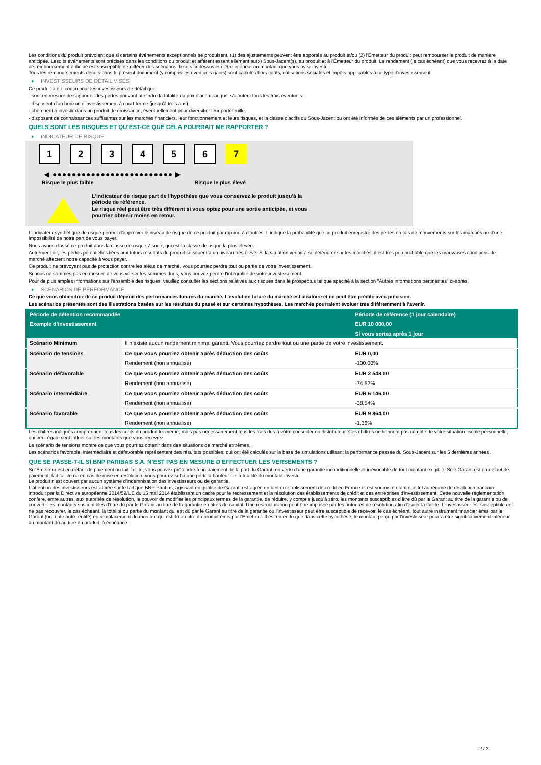Les conditions du produit prévoient que si certains événements exceptionnels se produisent, (1) des ajustements peuvent être apportés au produit et/ou (2) l'Émetteur du produit peut rembourser le produit de manière anticipée. Lesdits événements sont précisés dans les conditions du produit et afférent essentiellement au(x) Sous-Jacent(s), au produit et à l'Émetteur du produit. Le rendement (le cas échéant) que vous recevrez à la date de remboursement anticipé est susceptible de différer des scénarios décrits ci-dessus et d'être inférieur au montant que vous avez investi.
Tous les remboursements décrits dans le présent document (y compris les éventuels gains) sont calculés hors coûts, cotisations sociales et impôts applicables à ce type d'investissement.
INVESTISSEURS DE DÉTAIL VISÉS
Ce produit a été conçu pour les investisseurs de détail qui :
- sont en mesure de supporter des pertes pouvant atteindre la totalité du prix d'achat, auquel s'ajoutent tous les frais éventuels.
- disposent d'un horizon d'investissement à court-terme (jusqu'à trois ans).
- cherchent à investir dans un produit de croissance, éventuellement pour diversifier leur portefeuille.
- disposent de connaissances suffisantes sur les marchés financiers, leur fonctionnement et leurs risques, et la classe d'actifs du Sous-Jacent ou ont été informés de ces éléments par un professionnel.
QUELS SONT LES RISQUES ET QU’EST-CE QUE CELA POURRAIT ME RAPPORTER ?
INDICATEUR DE RISQUE
123456 7
◀ ●●●●●●●●●●●●●●●●●●●●●●●●● ▶
Risque le plus faible Risque le plus élevé
L'indicateur de risque part de l'hypothèse que vous conservez le produit jusqu'à la
période de référence.
Le risque réel peut être très différent si vous optez pour une sortie anticipée, et vous
pourriez obtenir moins en retour.
L'indicateur synthétique de risque permet d'apprécier le niveau de risque de ce produit par rapport à d'autres. Il indique la probabilité que ce produit enregistre des pertes en cas de mouvements sur les marchés ou d'une impossibilité de notre part de vous payer.
Nous avons classé ce produit dans la classe de risque 7 sur 7, qui est la classe de risque la plus élevée.
Autrement dit, les pertes potentielles liées aux futurs résultats du produit se situent à un niveau très élevé. Si la situation venait à se détériorer sur les marchés, il est très peu probable que les mauvaises conditions de marché affectent notre capacité à vous payer.
Ce produit ne prévoyant pas de protection contre les aléas de marché, vous pourriez perdre tout ou partie de votre investissement.
Si nous ne sommes pas en mesure de vous verser les sommes dues, vous pouvez perdre l'intégralité de votre investissement.
Pour de plus amples informations sur l'ensemble des risques, veuillez consulter les sections relatives aux risques dans le prospectus tel que spécifié à la section "Autres informations pertinentes" ci-après.
SCÉNARIOS DE PERFORMANCE
Ce que vous obtiendrez de ce produit dépend des performances futures du marché. L’évolution future du marché est aléatoire et ne peut être prédite avec précision.
Les scénarios présentés sont des illustrations basées sur les résultats du passé et sur certaines hypothèses. Les marchés pourraient évoluer très différemment à l’avenir.
| Période de détention recommandée | | Période de référence (1 jour calendaire) |
| --- | --- | --- |
| Exemple d’investissement | | EUR 10 000,00 |
| | | Si vous sortez après 1 jour |
| Scénario Minimum | Il n’existe aucun rendement minimal garanti. Vous pourriez perdre tout ou une partie de votre investissement. | |
| Scénario de tensions | Ce que vous pourriez obtenir après déduction des coûts | EUR 0,00 |
| | Rendement (non annualisé) | -100,00% |
| Scénario défavorable | Ce que vous pourriez obtenir après déduction des coûts | EUR 2 548,00 |
| | Rendement (non annualisé) | -74,52% |
| Scénario intermédiaire | Ce que vous pourriez obtenir après déduction des coûts | EUR 6 146,00 |
| | Rendement (non annualisé) | -38,54% |
| Scénario favorable | Ce que vous pourriez obtenir après déduction des coûts | EUR 9 864,00 |
| | Rendement (non annualisé) | -1,36% |
Les chiffres indiqués comprennent tous les coûts du produit lui-même, mais pas nécessairement tous les frais dus à votre conseiller ou distributeur. Ces chiffres ne tiennent pas compte de votre situation fiscale personnelle, qui peut également influer sur les montants que vous recevrez.
Le scénario de tensions montre ce que vous pourriez obtenir dans des situations de marché extrêmes.
Les scénarios favorable, intermédiaire et défavorable représentent des résultats possibles, qui ont été calculés sur la base de simulations utilisant la performance passée du Sous-Jacent sur les 5 dernières années.
QUE SE PASSE-T-IL SI BNP PARIBAS S.A. N’EST PAS EN MESURE D’EFFECTUER LES VERSEMENTS ?
Si l'Émetteur est en défaut de paiement ou fait faillite, vous pouvez prétendre à un paiement de la part du Garant, en vertu d'une garantie inconditionnelle et irrévocable de tout montant exigible. Si le Garant est en défaut de paiement, fait faillite ou en cas de mise en résolution, vous pourrez subir une perte à hauteur de la totalité du montant investi.
Le produit n'est couvert par aucun système d'indemnisation des investisseurs ou de garantie.
L'attention des investisseurs est attirée sur le fait que BNP Paribas, agissant en qualité de Garant, est agréé en tant qu'établissement de crédit en France et est soumis en tant que tel au régime de résolution bancaire introduit par la Directive européenne 2014/59/UE du 15 mai 2014 établissant un cadre pour le redressement et la résolution des établissements de crédit et des entreprises d'investissement. Cette nouvelle réglementation confère, entre autres, aux autorités de résolution, le pouvoir de modifier les principaux termes de la garantie, de réduire, y compris jusqu'à zéro, les montants susceptibles d'être dû par le Garant au titre de la garantie ou de convertir les montants susceptibles d'être dû par le Garant au titre de la garantie en titres de capital. Une restructuration peut être imposée par les autorités de résolution afin d'éviter la faillite. L'investisseur est susceptible de ne pas recouvrer, le cas échéant, la totalité ou partie du montant qui est dû par le Garant au titre de la garantie ou l'investisseur peut être susceptible de recevoir, le cas échéant, tout autre instrument financier émis par le Garant (ou toute autre entité) en remplacement du montant qui est dû au titre du produit émis par l'Emetteur. Il est entendu que dans cette hypothèse, le montant perçu par l'investisseur pourra être significativement inférieur au montant dû au titre du produit, à échéance.
2 / 3